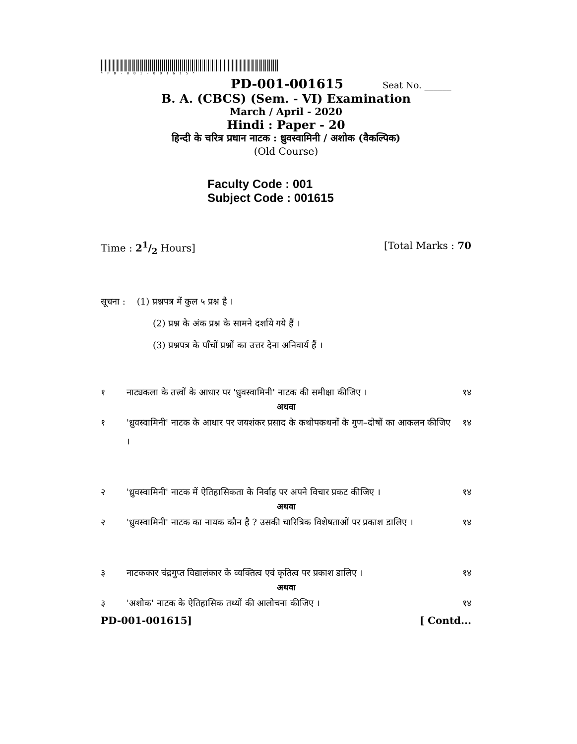*PD-001-001615*
PD-001-001615 Seat No. ______
B. A. (CBCS) (Sem. - VI) Examination
March / April - 2020
Hindi : Paper - 20
हिन्दी के चरित्र प्रधान नाटक : ध्रुवस्वामिनी / अशोक (वैकल्पिक)
(Old Course)
Faculty Code : 001
Subject Code : 001615
Time : 21/2 Hours] [Total Marks : 70
सूचना : (1) प्रश्नपत्र में कुल ५ प्रश्न है ।
(2) प्रश्न के अंक प्रश्न के सामने दर्शाये गये हैं ।
(3) प्रश्नपत्र के पाँचों प्रश्नों का उत्तर देना अनिवार्य हैं ।
१ नाट्यकला के तत्त्वों के आधार पर 'ध्रुवस्वामिनी' नाटक की समीक्षा कीजिए । १४
अथवा
१ 'ध्रुवस्वामिनी' नाटक के आधार पर जयशंकर प्रसाद के कथोपकथनों के गुण–दोषों का आकलन कीजिए । १४
२ 'ध्रुवस्वामिनी' नाटक में ऐतिहासिकता के निर्वाह पर अपने विचार प्रकट कीजिए । १४
अथवा
२ 'ध्रुवस्वामिनी' नाटक का नायक कौन है ? उसकी चारित्रिक विशेषताओं पर प्रकाश डालिए । १४
३ नाटककार चंद्रगुप्त विद्यालंकार के व्यक्तित्व एवं कृतित्व पर प्रकाश डालिए । १४
अथवा
३ 'अशोक' नाटक के ऐतिहासिक तथ्यों की आलोचना कीजिए । १४
PD-001-001615] [ Contd...